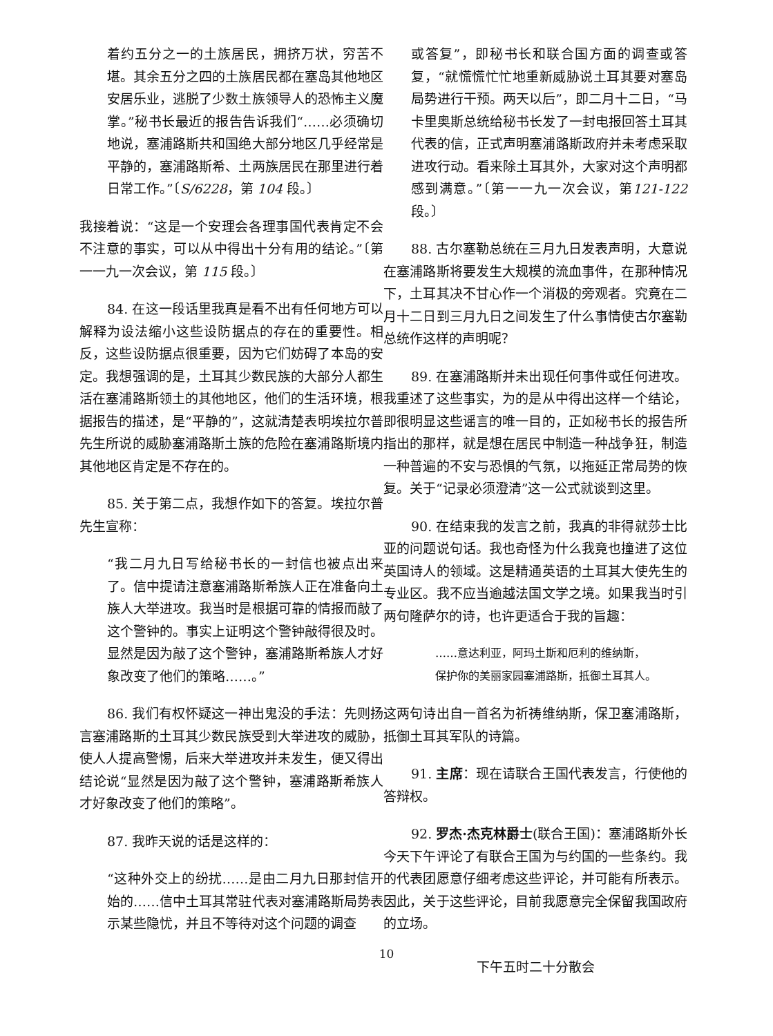着约五分之一的土族居民，拥挤万状，穷苦不堪。其余五分之四的土族居民都在塞岛其他地区安居乐业，逃脱了少数土族领导人的恐怖主义魔掌。”秘书长最近的报告告诉我们“……必须确切地说，塞浦路斯共和国绝大部分地区几乎经常是平静的，塞浦路斯希、土两族居民在那里进行着日常工作。”〔S/6228，第 104 段。〕
我接着说：“这是一个安理会各理事国代表肯定不会不注意的事实，可以从中得出十分有用的结论。”〔第一一九一次会议，第 115 段。〕
84. 在这一段话里我真是看不出有任何地方可以解释为设法缩小这些设防据点的存在的重要性。相反，这些设防据点很重要，因为它们妨碍了本岛的安定。我想强调的是，土耳其少数民族的大部分人都生活在塞浦路斯领土的其他地区，他们的生活环境，根据报告的描述，是“平静的”，这就清楚表明埃拉尔普先生所说的威胁塞浦路斯土族的危险在塞浦路斯境内其他地区肯定是不存在的。
85. 关于第二点，我想作如下的答复。埃拉尔普先生宣称：
“我二月九日写给秘书长的一封信也被点出来了。信中提请注意塞浦路斯希族人正在准备向土族人大举进攻。我当时是根据可靠的情报而敲了这个警钟的。事实上证明这个警钟敲得很及时。显然是因为敲了这个警钟，塞浦路斯希族人才好象改变了他们的策略……。”
86. 我们有权怀疑这一神出鬼没的手法：先则扬言塞浦路斯的土耳其少数民族受到大举进攻的威胁，使人人提高警惕，后来大举进攻并未发生，便又得出结论说“显然是因为敲了这个警钟，塞浦路斯希族人才好象改变了他们的策略”。
87. 我昨天说的话是这样的：
“这种外交上的纷扰……是由二月九日那封信开始的……信中土耳其常驻代表对塞浦路斯局势表示某些隐忧，并且不等待对这个问题的调查
或答复”，即秘书长和联合国方面的调查或答复，“就慌慌忙忙地重新威胁说土耳其要对塞岛局势进行干预。两天以后”，即二月十二日，“马卡里奥斯总统给秘书长发了一封电报回答土耳其代表的信，正式声明塞浦路斯政府并未考虑采取进攻行动。看来除土耳其外，大家对这个声明都感到满意。”〔第一一九一次会议，第121-122段。〕
88. 古尔塞勒总统在三月九日发表声明，大意说在塞浦路斯将要发生大规模的流血事件，在那种情况下，土耳其决不甘心作一个消极的旁观者。究竟在二月十二日到三月九日之间发生了什么事情使古尔塞勒总统作这样的声明呢？
89. 在塞浦路斯并未出现任何事件或任何进攻。我重述了这些事实，为的是从中得出这样一个结论，即很明显这些谣言的唯一目的，正如秘书长的报告所指出的那样，就是想在居民中制造一种战争狂，制造一种普遍的不安与恐惧的气氛，以拖延正常局势的恢复。关于“记录必须澄清”这一公式就谈到这里。
90. 在结束我的发言之前，我真的非得就莎士比亚的问题说句话。我也奇怪为什么我竟也撞进了这位英国诗人的领域。这是精通英语的土耳其大使先生的专业区。我不应当逾越法国文学之境。如果我当时引两句隆萨尔的诗，也许更适合于我的旨趣：
……意达利亚，阿玛土斯和厄利的维纳斯，
保护你的美丽家园塞浦路斯，抵御土耳其人。
这两句诗出自一首名为祈祷维纳斯，保卫塞浦路斯，抵御土耳其军队的诗篇。
91. 主席：现在请联合王国代表发言，行使他的答辩权。
92. 罗杰·杰克林爵士(联合王国)：塞浦路斯外长今天下午评论了有联合王国为与约国的一些条约。我的代表团愿意仔细考虑这些评论，并可能有所表示。因此，关于这些评论，目前我愿意完全保留我国政府的立场。
下午五时二十分散会
10